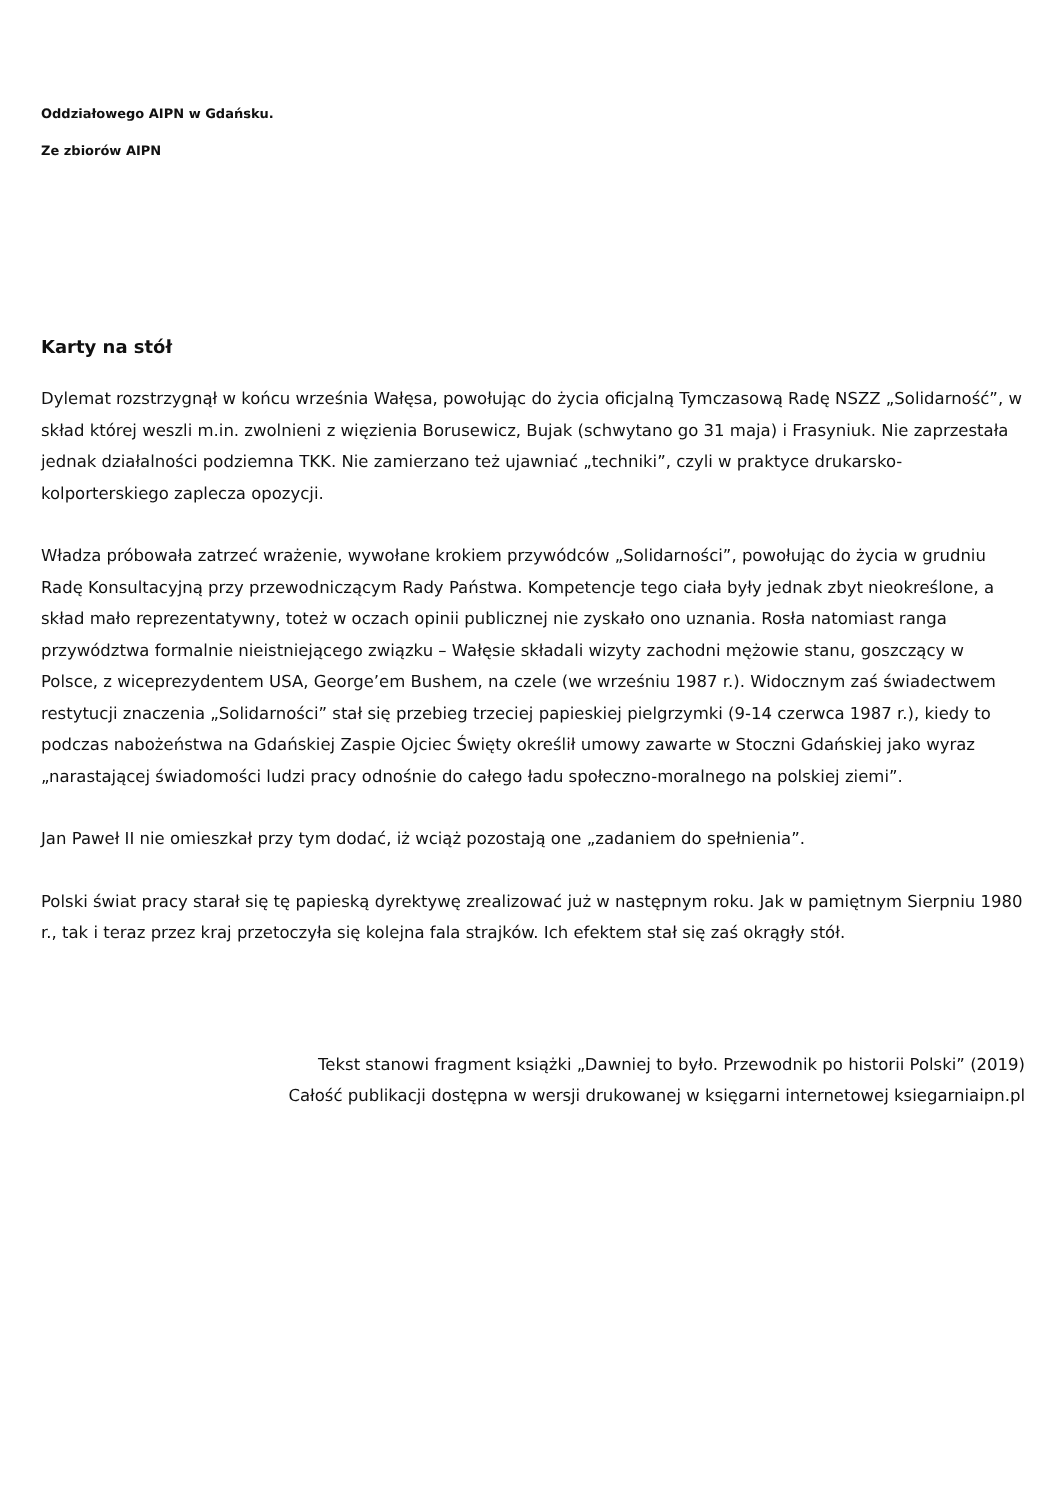Oddziałowego AIPN w Gdańsku.
Ze zbiorów AIPN
Karty na stół
Dylemat rozstrzygnął w końcu września Wałęsa, powołując do życia oficjalną Tymczasową Radę NSZZ „Solidarność”, w skład której weszli m.in. zwolnieni z więzienia Borusewicz, Bujak (schwytano go 31 maja) i Frasyniuk. Nie zaprzestała jednak działalności podziemna TKK. Nie zamierzano też ujawniać „techniki”, czyli w praktyce drukarsko-kolporterskiego zaplecza opozycji.
Władza próbowała zatrzeć wrażenie, wywołane krokiem przywódców „Solidarności”, powołując do życia w grudniu Radę Konsultacyjną przy przewodniczącym Rady Państwa. Kompetencje tego ciała były jednak zbyt nieokreślone, a skład mało reprezentatywny, toteż w oczach opinii publicznej nie zyskało ono uznania. Rosła natomiast ranga przywództwa formalnie nieistniejącego związku – Wałęsie składali wizyty zachodni mężowie stanu, goszczący w Polsce, z wiceprezydentem USA, George’em Bushem, na czele (we wrześniu 1987 r.). Widocznym zaś świadectwem restytucji znaczenia „Solidarności” stał się przebieg trzeciej papieskiej pielgrzymki (9-14 czerwca 1987 r.), kiedy to podczas nabożeństwa na Gdańskiej Zaspie Ojciec Święty określił umowy zawarte w Stoczni Gdańskiej jako wyraz „narastającej świadomości ludzi pracy odnośnie do całego ładu społeczno-moralnego na polskiej ziemi”.
Jan Paweł II nie omieszkał przy tym dodać, iż wciąż pozostają one „zadaniem do spełnienia”.
Polski świat pracy starał się tę papieską dyrektywę zrealizować już w następnym roku. Jak w pamiętnym Sierpniu 1980 r., tak i teraz przez kraj przetoczyła się kolejna fala strajków. Ich efektem stał się zaś okrągły stół.
Tekst stanowi fragment książki „Dawniej to było. Przewodnik po historii Polski” (2019)
Całość publikacji dostępna w wersji drukowanej w księgarni internetowej ksiegarniaipn.pl